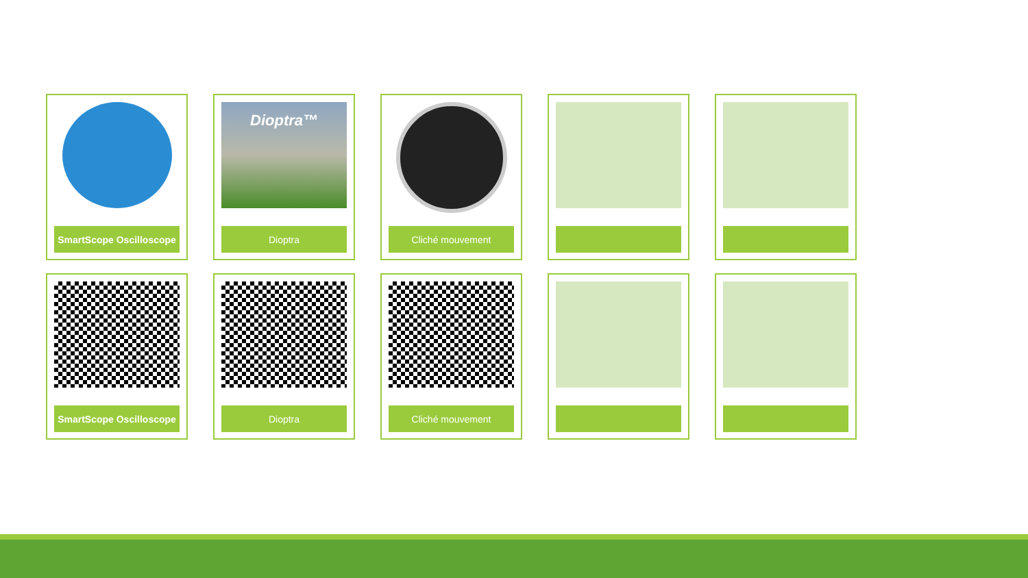SmartScope Oscilloscope
Dioptra™
Dioptra
Cliché mouvement
SmartScope Oscilloscope
Dioptra
Cliché mouvement